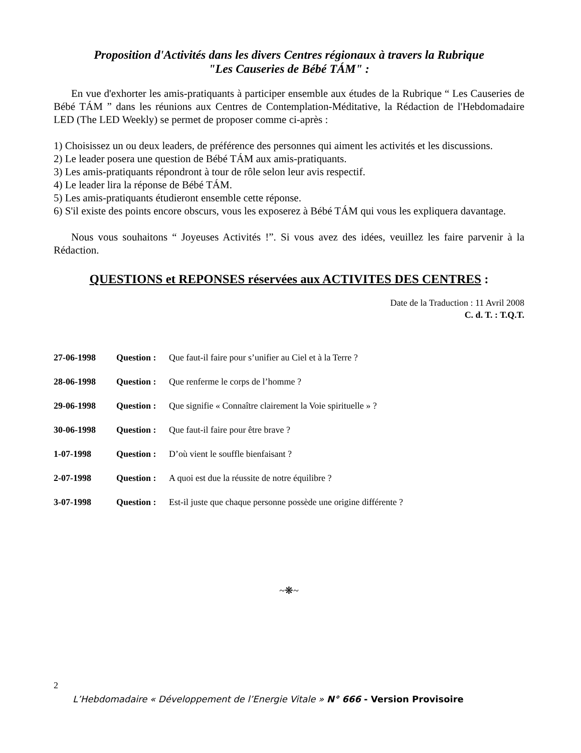Proposition d'Activités dans les divers Centres régionaux à travers la Rubrique
"Les Causeries de Bébé TÁM" :
En vue d'exhorter les amis-pratiquants à participer ensemble aux études de la Rubrique “ Les Causeries de Bébé TÁM ” dans les réunions aux Centres de Contemplation-Méditative, la Rédaction de l'Hebdomadaire LED (The LED Weekly) se permet de proposer comme ci-après :
1) Choisissez un ou deux leaders, de préférence des personnes qui aiment les activités et les discussions.
2) Le leader posera une question de Bébé TÁM aux amis-pratiquants.
3) Les amis-pratiquants répondront à tour de rôle selon leur avis respectif.
4) Le leader lira la réponse de Bébé TÁM.
5) Les amis-pratiquants étudieront ensemble cette réponse.
6) S'il existe des points encore obscurs, vous les exposerez à Bébé TÁM qui vous les expliquera davantage.
Nous vous souhaitons “ Joyeuses Activités !”. Si vous avez des idées, veuillez les faire parvenir à la Rédaction.
QUESTIONS et REPONSES réservées aux ACTIVITES DES CENTRES :
Date de la Traduction : 11 Avril 2008
C. d. T. : T.Q.T.
27-06-1998 Question : Que faut-il faire pour s’unifier au Ciel et à la Terre ?
28-06-1998 Question : Que renferme le corps de l’homme ?
29-06-1998 Question : Que signifie « Connaître clairement la Voie spirituelle » ?
30-06-1998 Question : Que faut-il faire pour être brave ?
1-07-1998 Question : D’où vient le souffle bienfaisant ?
2-07-1998 Question : A quoi est due la réussite de notre équilibre ?
3-07-1998 Question : Est-il juste que chaque personne possède une origine différente ?
~❋~
2
L’Hebdomadaire « Développement de l’Energie Vitale » N° 666 - Version Provisoire